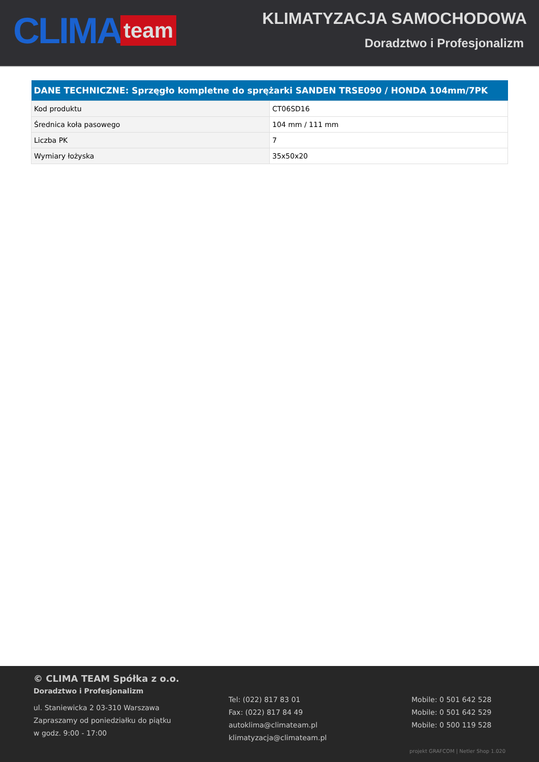CLIMA team
KLIMATYZACJA SAMOCHODOWA
Doradztwo i Profesjonalizm
| DANE TECHNICZNE: Sprzęgło kompletne do sprężarki SANDEN TRSE090 / HONDA 104mm/7PK | |
| --- | --- |
| Kod produktu | CT06SD16 |
| Średnica koła pasowego | 104 mm / 111 mm |
| Liczba PK | 7 |
| Wymiary łożyska | 35x50x20 |
© CLIMA TEAM Spółka z o.o.
Doradztwo i Profesjonalizm
ul. Staniewicka 2 03-310 Warszawa
Zapraszamy od poniedziałku do piątku
w godz. 9:00 - 17:00
Tel: (022) 817 83 01
Fax: (022) 817 84 49
autoklima@climateam.pl
klimatyzacja@climateam.pl
Mobile: 0 501 642 528
Mobile: 0 501 642 529
Mobile: 0 500 119 528
projekt GRAFCOM | Netler Shop 1.020